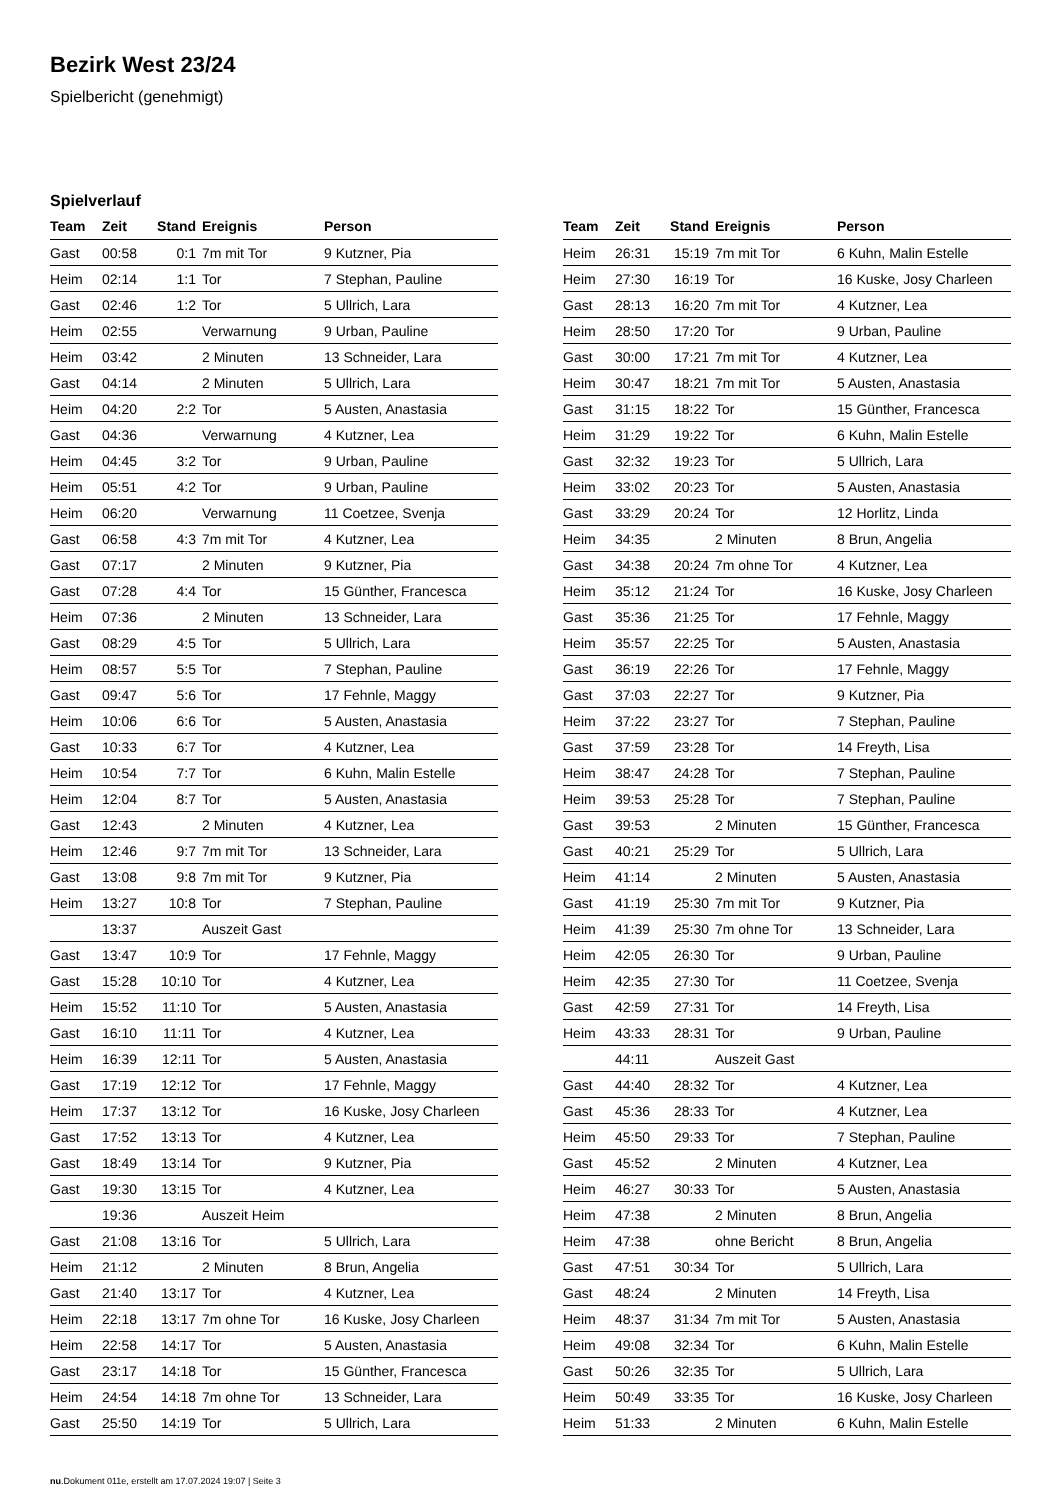Bezirk West 23/24
Spielbericht (genehmigt)
Spielverlauf
| Team | Zeit | Stand | Ereignis | Person |
| --- | --- | --- | --- | --- |
| Gast | 00:58 | 0:1 | 7m mit Tor | 9 Kutzner, Pia |
| Heim | 02:14 | 1:1 | Tor | 7 Stephan, Pauline |
| Gast | 02:46 | 1:2 | Tor | 5 Ullrich, Lara |
| Heim | 02:55 | | Verwarnung | 9 Urban, Pauline |
| Heim | 03:42 | | 2 Minuten | 13 Schneider, Lara |
| Gast | 04:14 | | 2 Minuten | 5 Ullrich, Lara |
| Heim | 04:20 | 2:2 | Tor | 5 Austen, Anastasia |
| Gast | 04:36 | | Verwarnung | 4 Kutzner, Lea |
| Heim | 04:45 | 3:2 | Tor | 9 Urban, Pauline |
| Heim | 05:51 | 4:2 | Tor | 9 Urban, Pauline |
| Heim | 06:20 | | Verwarnung | 11 Coetzee, Svenja |
| Gast | 06:58 | 4:3 | 7m mit Tor | 4 Kutzner, Lea |
| Gast | 07:17 | | 2 Minuten | 9 Kutzner, Pia |
| Gast | 07:28 | 4:4 | Tor | 15 Günther, Francesca |
| Heim | 07:36 | | 2 Minuten | 13 Schneider, Lara |
| Gast | 08:29 | 4:5 | Tor | 5 Ullrich, Lara |
| Heim | 08:57 | 5:5 | Tor | 7 Stephan, Pauline |
| Gast | 09:47 | 5:6 | Tor | 17 Fehnle, Maggy |
| Heim | 10:06 | 6:6 | Tor | 5 Austen, Anastasia |
| Gast | 10:33 | 6:7 | Tor | 4 Kutzner, Lea |
| Heim | 10:54 | 7:7 | Tor | 6 Kuhn, Malin Estelle |
| Heim | 12:04 | 8:7 | Tor | 5 Austen, Anastasia |
| Gast | 12:43 | | 2 Minuten | 4 Kutzner, Lea |
| Heim | 12:46 | 9:7 | 7m mit Tor | 13 Schneider, Lara |
| Gast | 13:08 | 9:8 | 7m mit Tor | 9 Kutzner, Pia |
| Heim | 13:27 | 10:8 | Tor | 7 Stephan, Pauline |
| | 13:37 | | Auszeit Gast | |
| Gast | 13:47 | 10:9 | Tor | 17 Fehnle, Maggy |
| Gast | 15:28 | 10:10 | Tor | 4 Kutzner, Lea |
| Heim | 15:52 | 11:10 | Tor | 5 Austen, Anastasia |
| Gast | 16:10 | 11:11 | Tor | 4 Kutzner, Lea |
| Heim | 16:39 | 12:11 | Tor | 5 Austen, Anastasia |
| Gast | 17:19 | 12:12 | Tor | 17 Fehnle, Maggy |
| Heim | 17:37 | 13:12 | Tor | 16 Kuske, Josy Charleen |
| Gast | 17:52 | 13:13 | Tor | 4 Kutzner, Lea |
| Gast | 18:49 | 13:14 | Tor | 9 Kutzner, Pia |
| Gast | 19:30 | 13:15 | Tor | 4 Kutzner, Lea |
| | 19:36 | | Auszeit Heim | |
| Gast | 21:08 | 13:16 | Tor | 5 Ullrich, Lara |
| Heim | 21:12 | | 2 Minuten | 8 Brun, Angelia |
| Gast | 21:40 | 13:17 | Tor | 4 Kutzner, Lea |
| Heim | 22:18 | 13:17 | 7m ohne Tor | 16 Kuske, Josy Charleen |
| Heim | 22:58 | 14:17 | Tor | 5 Austen, Anastasia |
| Gast | 23:17 | 14:18 | Tor | 15 Günther, Francesca |
| Heim | 24:54 | 14:18 | 7m ohne Tor | 13 Schneider, Lara |
| Gast | 25:50 | 14:19 | Tor | 5 Ullrich, Lara |
| Team | Zeit | Stand | Ereignis | Person |
| --- | --- | --- | --- | --- |
| Heim | 26:31 | 15:19 | 7m mit Tor | 6 Kuhn, Malin Estelle |
| Heim | 27:30 | 16:19 | Tor | 16 Kuske, Josy Charleen |
| Gast | 28:13 | 16:20 | 7m mit Tor | 4 Kutzner, Lea |
| Heim | 28:50 | 17:20 | Tor | 9 Urban, Pauline |
| Gast | 30:00 | 17:21 | 7m mit Tor | 4 Kutzner, Lea |
| Heim | 30:47 | 18:21 | 7m mit Tor | 5 Austen, Anastasia |
| Gast | 31:15 | 18:22 | Tor | 15 Günther, Francesca |
| Heim | 31:29 | 19:22 | Tor | 6 Kuhn, Malin Estelle |
| Gast | 32:32 | 19:23 | Tor | 5 Ullrich, Lara |
| Heim | 33:02 | 20:23 | Tor | 5 Austen, Anastasia |
| Gast | 33:29 | 20:24 | Tor | 12 Horlitz, Linda |
| Heim | 34:35 | | 2 Minuten | 8 Brun, Angelia |
| Gast | 34:38 | 20:24 | 7m ohne Tor | 4 Kutzner, Lea |
| Heim | 35:12 | 21:24 | Tor | 16 Kuske, Josy Charleen |
| Gast | 35:36 | 21:25 | Tor | 17 Fehnle, Maggy |
| Heim | 35:57 | 22:25 | Tor | 5 Austen, Anastasia |
| Gast | 36:19 | 22:26 | Tor | 17 Fehnle, Maggy |
| Gast | 37:03 | 22:27 | Tor | 9 Kutzner, Pia |
| Heim | 37:22 | 23:27 | Tor | 7 Stephan, Pauline |
| Gast | 37:59 | 23:28 | Tor | 14 Freyth, Lisa |
| Heim | 38:47 | 24:28 | Tor | 7 Stephan, Pauline |
| Heim | 39:53 | 25:28 | Tor | 7 Stephan, Pauline |
| Gast | 39:53 | | 2 Minuten | 15 Günther, Francesca |
| Gast | 40:21 | 25:29 | Tor | 5 Ullrich, Lara |
| Heim | 41:14 | | 2 Minuten | 5 Austen, Anastasia |
| Gast | 41:19 | 25:30 | 7m mit Tor | 9 Kutzner, Pia |
| Heim | 41:39 | 25:30 | 7m ohne Tor | 13 Schneider, Lara |
| Heim | 42:05 | 26:30 | Tor | 9 Urban, Pauline |
| Heim | 42:35 | 27:30 | Tor | 11 Coetzee, Svenja |
| Gast | 42:59 | 27:31 | Tor | 14 Freyth, Lisa |
| Heim | 43:33 | 28:31 | Tor | 9 Urban, Pauline |
| | 44:11 | | Auszeit Gast | |
| Gast | 44:40 | 28:32 | Tor | 4 Kutzner, Lea |
| Gast | 45:36 | 28:33 | Tor | 4 Kutzner, Lea |
| Heim | 45:50 | 29:33 | Tor | 7 Stephan, Pauline |
| Gast | 45:52 | | 2 Minuten | 4 Kutzner, Lea |
| Heim | 46:27 | 30:33 | Tor | 5 Austen, Anastasia |
| Heim | 47:38 | | 2 Minuten | 8 Brun, Angelia |
| Heim | 47:38 | | ohne Bericht | 8 Brun, Angelia |
| Gast | 47:51 | 30:34 | Tor | 5 Ullrich, Lara |
| Gast | 48:24 | | 2 Minuten | 14 Freyth, Lisa |
| Heim | 48:37 | 31:34 | 7m mit Tor | 5 Austen, Anastasia |
| Heim | 49:08 | 32:34 | Tor | 6 Kuhn, Malin Estelle |
| Gast | 50:26 | 32:35 | Tor | 5 Ullrich, Lara |
| Heim | 50:49 | 33:35 | Tor | 16 Kuske, Josy Charleen |
| Heim | 51:33 | | 2 Minuten | 6 Kuhn, Malin Estelle |
nu.Dokument 011e, erstellt am 17.07.2024 19:07 | Seite 3